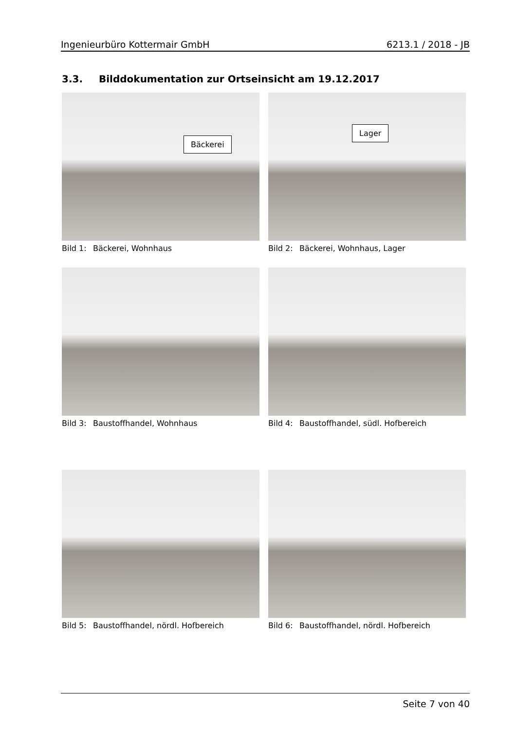Ingenieurbüro Kottermair GmbH 6213.1 / 2018 - JB
3.3. Bilddokumentation zur Ortseinsicht am 19.12.2017
Bäckerei
Bild 1: Bäckerei, Wohnhaus
Lager
Bild 2: Bäckerei, Wohnhaus, Lager
Bild 3: Baustoffhandel, Wohnhaus Bild 4: Baustoffhandel, südl. Hofbereich
Bild 5: Baustoffhandel, nördl. Hofbereich Bild 6: Baustoffhandel, nördl. Hofbereich
Seite 7 von 40